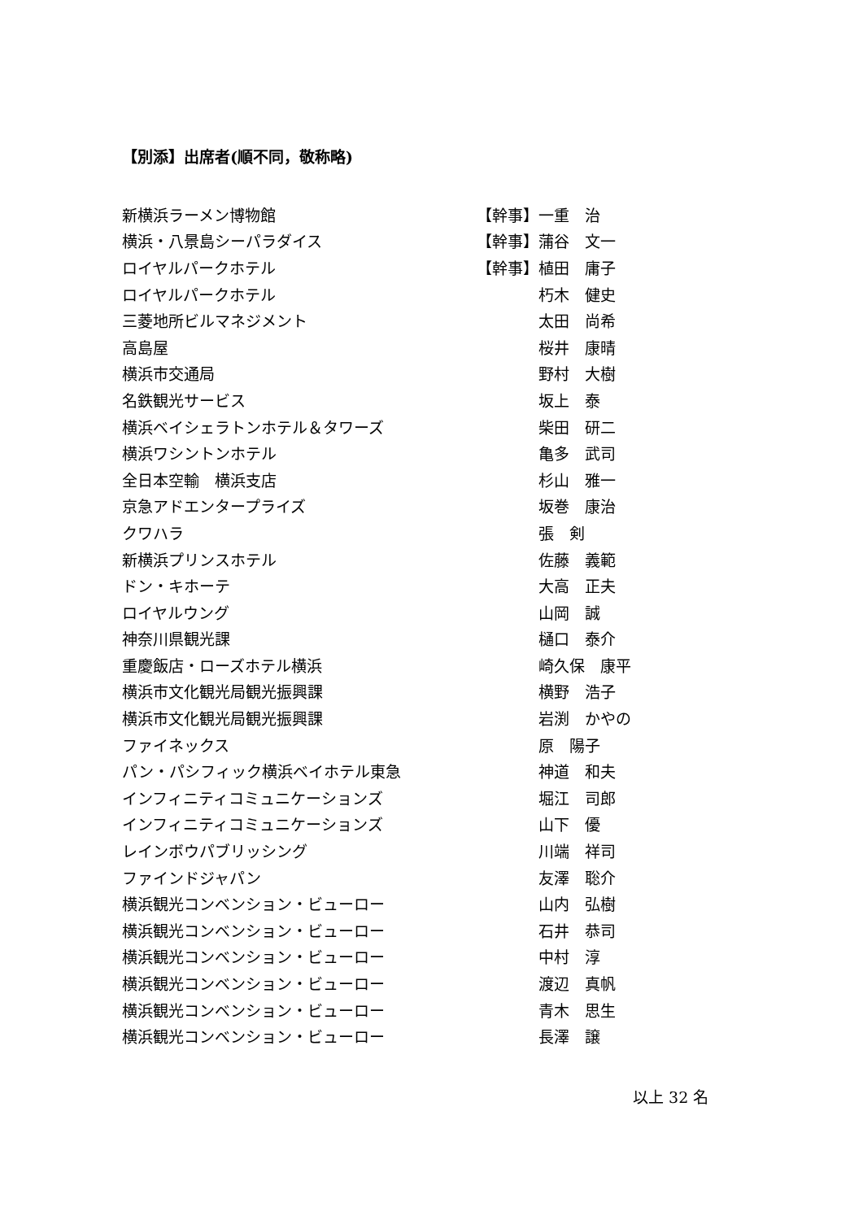【別添】出席者(順不同，敬称略)
| 新横浜ラーメン博物館 | 【幹事】 | 一重 治 |
| 横浜・八景島シーパラダイス | 【幹事】 | 蒲谷 文一 |
| ロイヤルパークホテル | 【幹事】 | 植田 庸子 |
| ロイヤルパークホテル | | 朽木 健史 |
| 三菱地所ビルマネジメント | | 太田 尚希 |
| 高島屋 | | 桜井 康晴 |
| 横浜市交通局 | | 野村 大樹 |
| 名鉄観光サービス | | 坂上 泰 |
| 横浜ベイシェラトンホテル＆タワーズ | | 柴田 研二 |
| 横浜ワシントンホテル | | 亀多 武司 |
| 全日本空輸 横浜支店 | | 杉山 雅一 |
| 京急アドエンタープライズ | | 坂巻 康治 |
| クワハラ | | 張 剣 |
| 新横浜プリンスホテル | | 佐藤 義範 |
| ドン・キホーテ | | 大高 正夫 |
| ロイヤルウング | | 山岡 誠 |
| 神奈川県観光課 | | 樋口 泰介 |
| 重慶飯店・ローズホテル横浜 | | 崎久保 康平 |
| 横浜市文化観光局観光振興課 | | 横野 浩子 |
| 横浜市文化観光局観光振興課 | | 岩渕 かやの |
| ファイネックス | | 原 陽子 |
| パン・パシフィック横浜ベイホテル東急 | | 神道 和夫 |
| インフィニティコミュニケーションズ | | 堀江 司郎 |
| インフィニティコミュニケーションズ | | 山下 優 |
| レインボウパブリッシング | | 川端 祥司 |
| ファインドジャパン | | 友澤 聡介 |
| 横浜観光コンベンション・ビューロー | | 山内 弘樹 |
| 横浜観光コンベンション・ビューロー | | 石井 恭司 |
| 横浜観光コンベンション・ビューロー | | 中村 淳 |
| 横浜観光コンベンション・ビューロー | | 渡辺 真帆 |
| 横浜観光コンベンション・ビューロー | | 青木 思生 |
| 横浜観光コンベンション・ビューロー | | 長澤 譲 |
以上 32 名